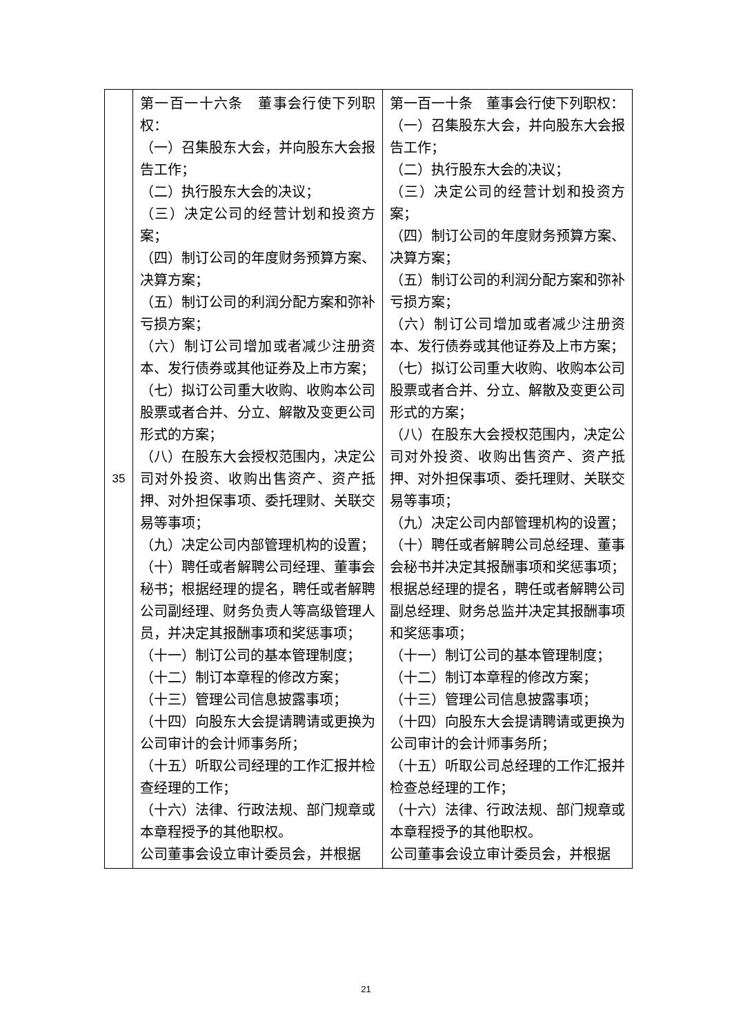| 35 | 第一百一十六条 董事会行使下列职权： （一）召集股东大会，并向股东大会报告工作； （二）执行股东大会的决议； （三）决定公司的经营计划和投资方案； （四）制订公司的年度财务预算方案、决算方案； （五）制订公司的利润分配方案和弥补亏损方案； （六）制订公司增加或者减少注册资本、发行债券或其他证券及上市方案； （七）拟订公司重大收购、收购本公司股票或者合并、分立、解散及变更公司形式的方案； （八）在股东大会授权范围内，决定公司对外投资、收购出售资产、资产抵押、对外担保事项、委托理财、关联交易等事项； （九）决定公司内部管理机构的设置； （十）聘任或者解聘公司经理、董事会秘书；根据经理的提名，聘任或者解聘公司副经理、财务负责人等高级管理人员，并决定其报酬事项和奖惩事项； （十一）制订公司的基本管理制度； （十二）制订本章程的修改方案； （十三）管理公司信息披露事项； （十四）向股东大会提请聘请或更换为公司审计的会计师事务所； （十五）听取公司经理的工作汇报并检查经理的工作； （十六）法律、行政法规、部门规章或本章程授予的其他职权。 公司董事会设立审计委员会，并根据 | 第一百一十条 董事会行使下列职权： （一）召集股东大会，并向股东大会报告工作； （二）执行股东大会的决议； （三）决定公司的经营计划和投资方案； （四）制订公司的年度财务预算方案、决算方案； （五）制订公司的利润分配方案和弥补亏损方案； （六）制订公司增加或者减少注册资本、发行债券或其他证券及上市方案； （七）拟订公司重大收购、收购本公司股票或者合并、分立、解散及变更公司形式的方案； （八）在股东大会授权范围内，决定公司对外投资、收购出售资产、资产抵押、对外担保事项、委托理财、关联交易等事项； （九）决定公司内部管理机构的设置； （十）聘任或者解聘公司总经理、董事会秘书并决定其报酬事项和奖惩事项；根据总经理的提名，聘任或者解聘公司副总经理、财务总监并决定其报酬事项和奖惩事项； （十一）制订公司的基本管理制度； （十二）制订本章程的修改方案； （十三）管理公司信息披露事项； （十四）向股东大会提请聘请或更换为公司审计的会计师事务所； （十五）听取公司总经理的工作汇报并检查总经理的工作； （十六）法律、行政法规、部门规章或本章程授予的其他职权。 公司董事会设立审计委员会，并根据 |
21